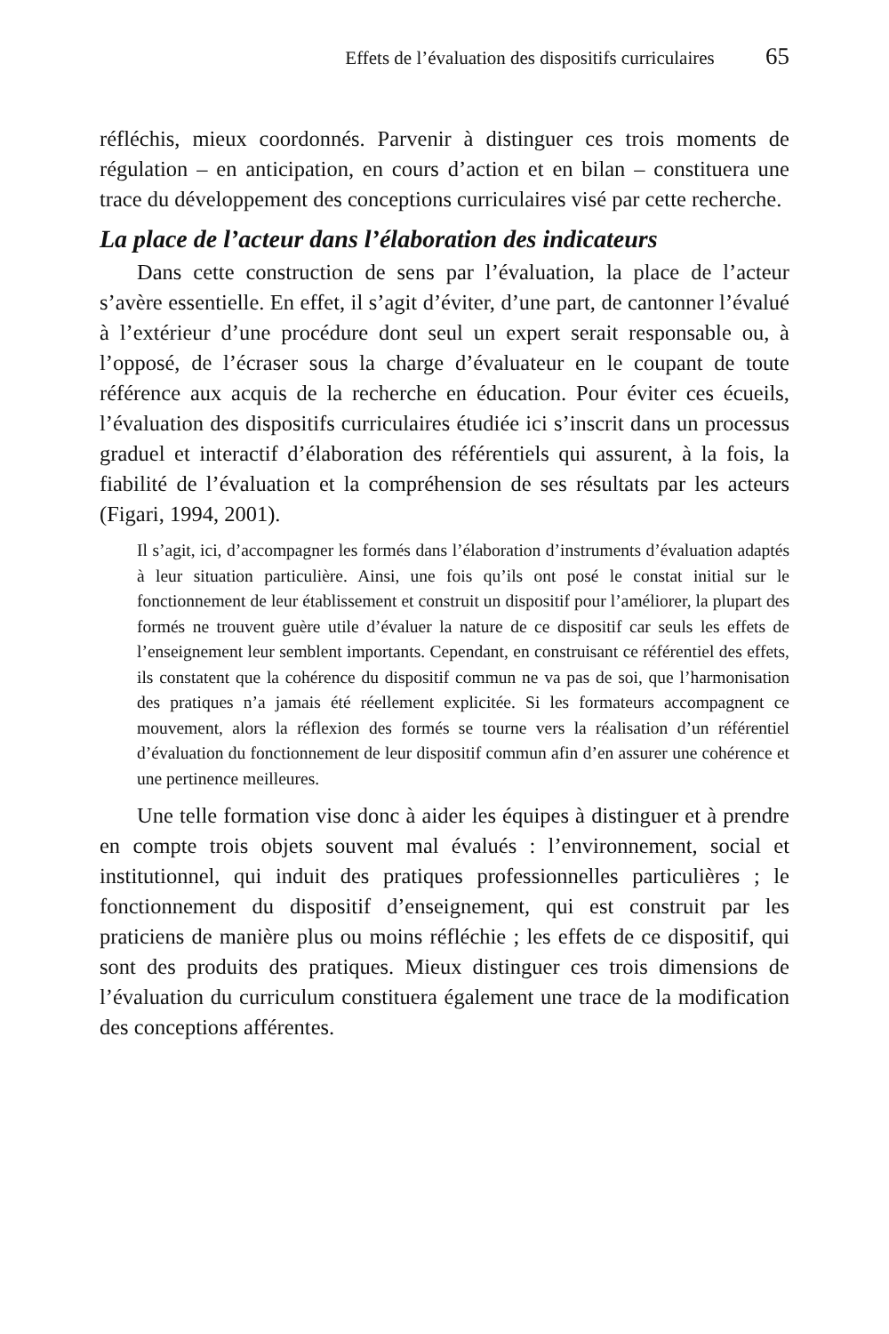Effets de l’évaluation des dispositifs curriculaires 65
réfléchis, mieux coordonnés. Parvenir à distinguer ces trois moments de régulation – en anticipation, en cours d’action et en bilan – constituera une trace du développement des conceptions curriculaires visé par cette recherche.
La place de l’acteur dans l’élaboration des indicateurs
Dans cette construction de sens par l’évaluation, la place de l’acteur s’avère essentielle. En effet, il s’agit d’éviter, d’une part, de cantonner l’évalué à l’extérieur d’une procédure dont seul un expert serait responsable ou, à l’opposé, de l’écraser sous la charge d’évaluateur en le coupant de toute référence aux acquis de la recherche en éducation. Pour éviter ces écueils, l’évaluation des dispositifs curriculaires étudiée ici s’inscrit dans un processus graduel et interactif d’élaboration des référentiels qui assurent, à la fois, la fiabilité de l’évaluation et la compréhension de ses résultats par les acteurs (Figari, 1994, 2001).
Il s’agit, ici, d’accompagner les formés dans l’élaboration d’instruments d’évaluation adaptés à leur situation particulière. Ainsi, une fois qu’ils ont posé le constat initial sur le fonctionnement de leur établissement et construit un dispositif pour l’améliorer, la plupart des formés ne trouvent guère utile d’évaluer la nature de ce dispositif car seuls les effets de l’enseignement leur semblent importants. Cependant, en construisant ce référentiel des effets, ils constatent que la cohérence du dispositif commun ne va pas de soi, que l’harmonisation des pratiques n’a jamais été réellement explicitée. Si les formateurs accompagnent ce mouvement, alors la réflexion des formés se tourne vers la réalisation d’un référentiel d’évaluation du fonctionnement de leur dispositif commun afin d’en assurer une cohérence et une pertinence meilleures.
Une telle formation vise donc à aider les équipes à distinguer et à prendre en compte trois objets souvent mal évalués : l’environnement, social et institutionnel, qui induit des pratiques professionnelles particulières ; le fonctionnement du dispositif d’enseignement, qui est construit par les praticiens de manière plus ou moins réfléchie ; les effets de ce dispositif, qui sont des produits des pratiques. Mieux distinguer ces trois dimensions de l’évaluation du curriculum constituera également une trace de la modification des conceptions afférentes.